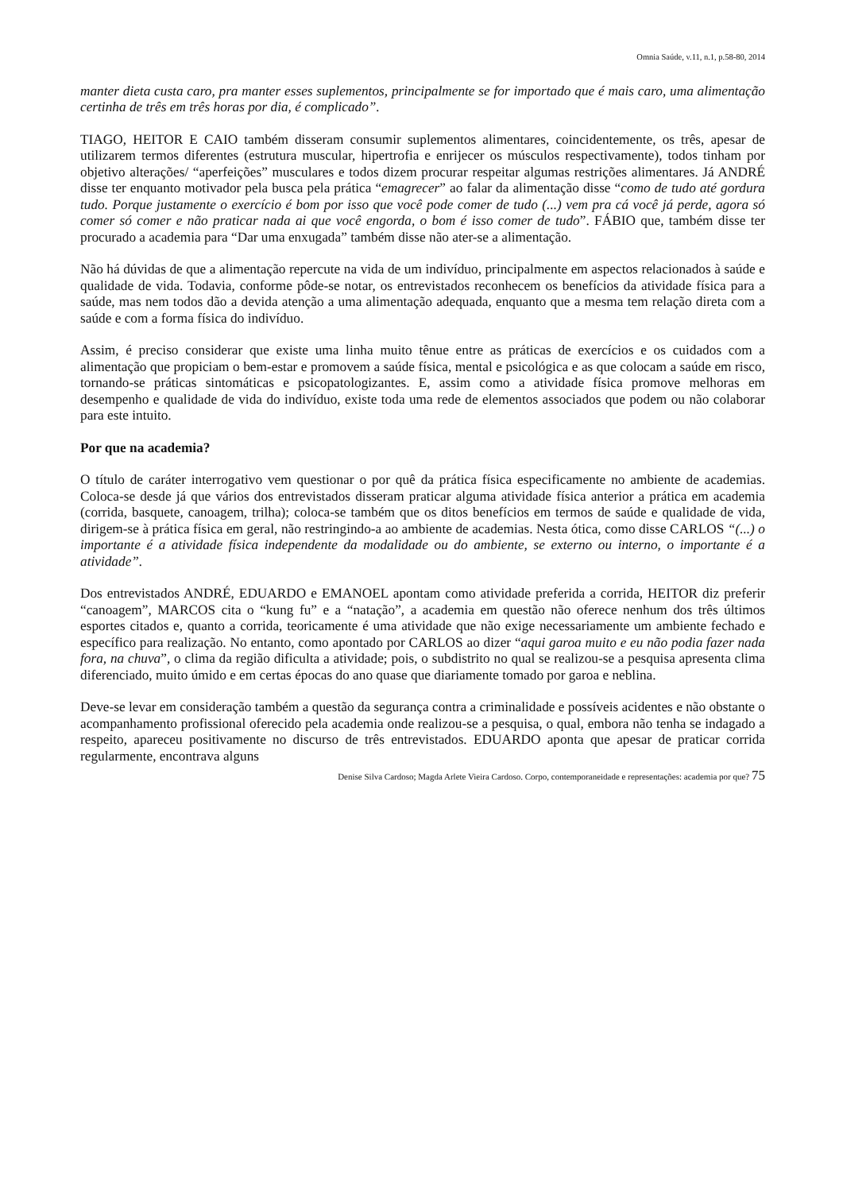Omnia Saúde, v.11, n.1, p.58-80, 2014
manter dieta custa caro, pra manter esses suplementos, principalmente se for importado que é mais caro, uma alimentação certinha de três em três horas por dia, é complicado”.
TIAGO, HEITOR E CAIO também disseram consumir suplementos alimentares, coincidentemente, os três, apesar de utilizarem termos diferentes (estrutura muscular, hipertrofia e enrijecer os músculos respectivamente), todos tinham por objetivo alterações/ “aperfeições” musculares e todos dizem procurar respeitar algumas restrições alimentares. Já ANDRÉ disse ter enquanto motivador pela busca pela prática “emagrecer” ao falar da alimentação disse “como de tudo até gordura tudo. Porque justamente o exercício é bom por isso que você pode comer de tudo (...) vem pra cá você já perde, agora só comer só comer e não praticar nada ai que você engorda, o bom é isso comer de tudo”. FÁBIO que, também disse ter procurado a academia para “Dar uma enxugada” também disse não ater-se a alimentação.
Não há dúvidas de que a alimentação repercute na vida de um indivíduo, principalmente em aspectos relacionados à saúde e qualidade de vida. Todavia, conforme pôde-se notar, os entrevistados reconhecem os benefícios da atividade física para a saúde, mas nem todos dão a devida atenção a uma alimentação adequada, enquanto que a mesma tem relação direta com a saúde e com a forma física do indivíduo.
Assim, é preciso considerar que existe uma linha muito tênue entre as práticas de exercícios e os cuidados com a alimentação que propiciam o bem-estar e promovem a saúde física, mental e psicológica e as que colocam a saúde em risco, tornando-se práticas sintomáticas e psicopatologizantes. E, assim como a atividade física promove melhoras em desempenho e qualidade de vida do indivíduo, existe toda uma rede de elementos associados que podem ou não colaborar para este intuito.
Por que na academia?
O título de caráter interrogativo vem questionar o por quê da prática física especificamente no ambiente de academias. Coloca-se desde já que vários dos entrevistados disseram praticar alguma atividade física anterior a prática em academia (corrida, basquete, canoagem, trilha); coloca-se também que os ditos benefícios em termos de saúde e qualidade de vida, dirigem-se à prática física em geral, não restringindo-a ao ambiente de academias. Nesta ótica, como disse CARLOS “(...) o importante é a atividade física independente da modalidade ou do ambiente, se externo ou interno, o importante é a atividade”.
Dos entrevistados ANDRÉ, EDUARDO e EMANOEL apontam como atividade preferida a corrida, HEITOR diz preferir “canoagem”, MARCOS cita o “kung fu” e a “natação”, a academia em questão não oferece nenhum dos três últimos esportes citados e, quanto a corrida, teoricamente é uma atividade que não exige necessariamente um ambiente fechado e específico para realização. No entanto, como apontado por CARLOS ao dizer “aqui garoa muito e eu não podia fazer nada fora, na chuva”, o clima da região dificulta a atividade; pois, o subdistrito no qual se realizou-se a pesquisa apresenta clima diferenciado, muito úmido e em certas épocas do ano quase que diariamente tomado por garoa e neblina.
Deve-se levar em consideração também a questão da segurança contra a criminalidade e possíveis acidentes e não obstante o acompanhamento profissional oferecido pela academia onde realizou-se a pesquisa, o qual, embora não tenha se indagado a respeito, apareceu positivamente no discurso de três entrevistados. EDUARDO aponta que apesar de praticar corrida regularmente, encontrava alguns
Denise Silva Cardoso; Magda Arlete Vieira Cardoso. Corpo, contemporaneidade e representações: academia por que? 75